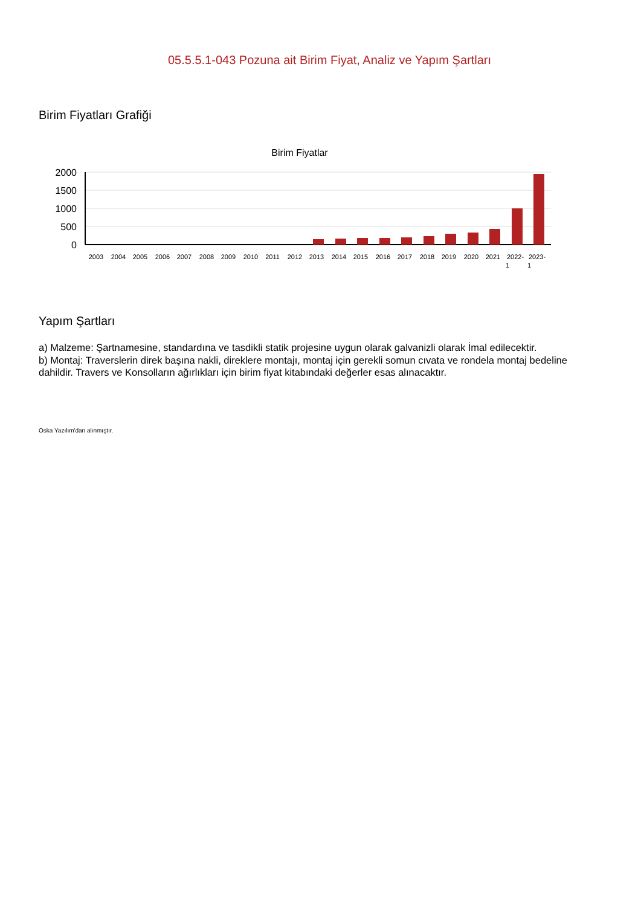05.5.5.1-043 Pozuna ait Birim Fiyat, Analiz ve Yapım Şartları
Birim Fiyatları Grafiği
Birim Fiyatlar
2000
1500
1000
500
0
2003
2004
2005
2006
2007
2008
2009
2010
2011
2012
2013
2014
2015
2016
2017
2018
2019
2020
2021
2022-
1
2023-
1
Yapım Şartları
a) Malzeme: Şartnamesine, standardına ve tasdikli statik projesine uygun olarak galvanizli olarak İmal edilecektir.
b) Montaj: Traverslerin direk başına nakli, direklere montajı, montaj için gerekli somun cıvata ve rondela montaj bedeline dahildir. Travers ve Konsolların ağırlıkları için birim fiyat kitabındaki değerler esas alınacaktır.
Oska Yazılım'dan alınmıştır.